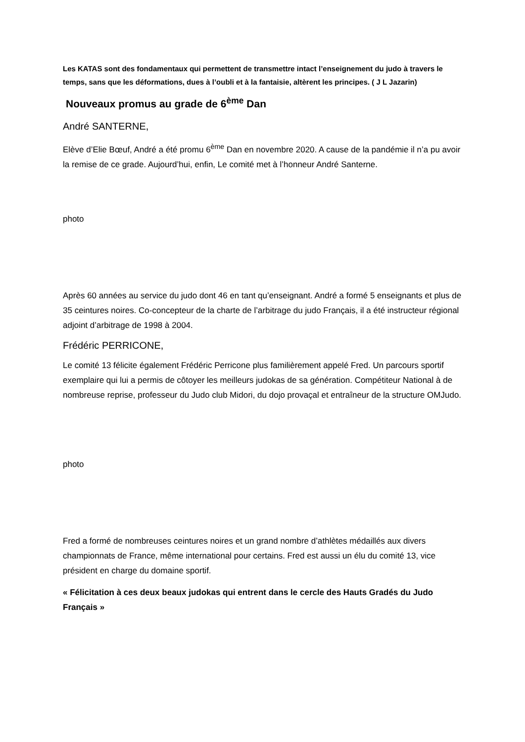Les KATAS sont des fondamentaux qui permettent de transmettre intact l’enseignement du judo à travers le temps, sans que les déformations, dues à l’oubli et à la fantaisie, altèrent les principes. ( J L Jazarin)
Nouveaux promus au grade de 6<sup>ème</sup> Dan
André SANTERNE,
Elève d’Elie Bœuf, André a été promu 6<sup>ème</sup> Dan en novembre 2020. A cause de la pandémie il n’a pu avoir la remise de ce grade. Aujourd’hui, enfin, Le comité met à l’honneur André Santerne.
photo
Après 60 années au service du judo dont 46 en tant qu’enseignant. André a formé 5 enseignants et plus de 35 ceintures noires. Co-concepteur de la charte de l’arbitrage du judo Français, il a été instructeur régional adjoint d’arbitrage de 1998 à 2004.
Frédéric PERRICONE,
Le comité 13 félicite également Frédéric Perricone plus familièrement appelé Fred. Un parcours sportif exemplaire qui lui a permis de côtoyer les meilleurs judokas de sa génération. Compétiteur National à de nombreuse reprise, professeur du Judo club Midori, du dojo provaçal et entraîneur de la structure OMJudo.
photo
Fred a formé de nombreuses ceintures noires et un grand nombre d’athlètes médaillés aux divers championnats de France, même international pour certains. Fred est aussi un élu du comité 13, vice président en charge du domaine sportif.
« Félicitation à ces deux beaux judokas qui entrent dans le cercle des Hauts Gradés du Judo Français »